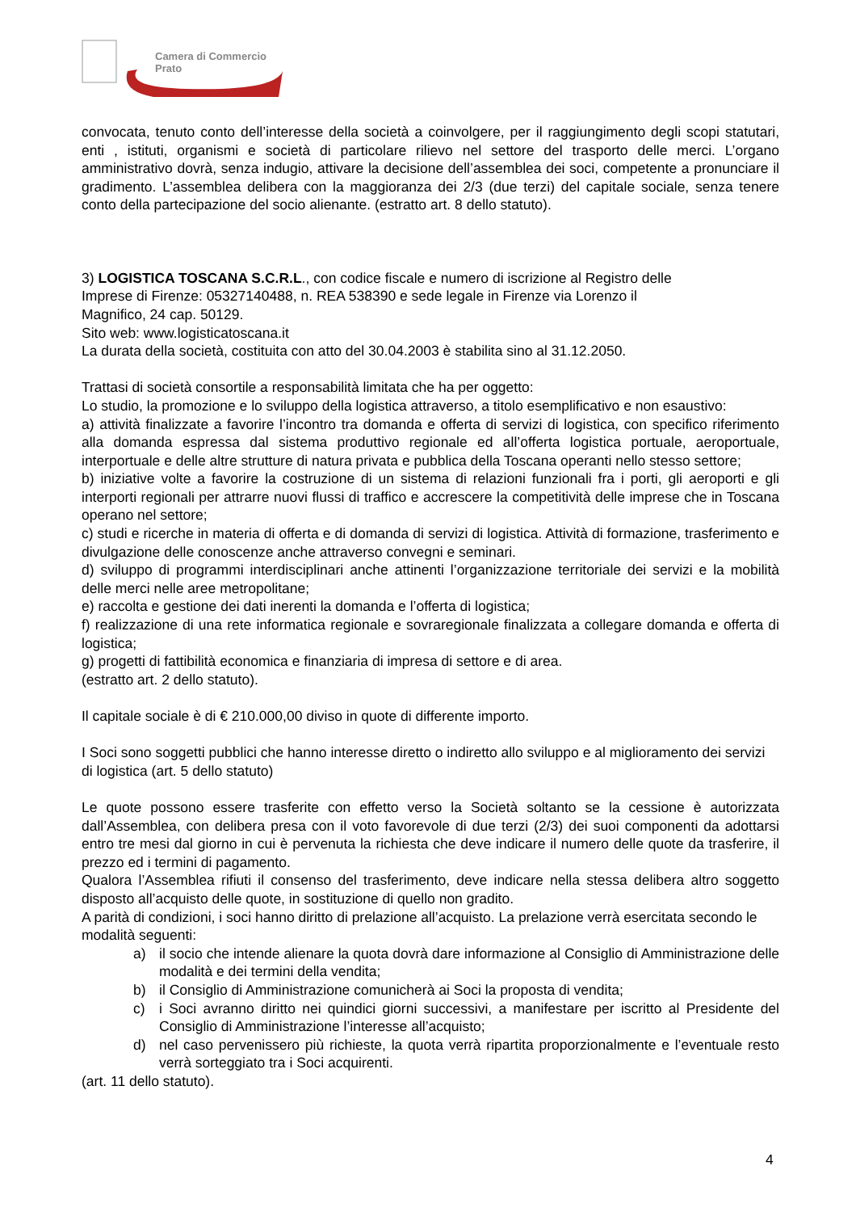Camera di Commercio
Prato
convocata, tenuto conto dell’interesse della società a coinvolgere, per il raggiungimento degli scopi statutari, enti , istituti, organismi e società di particolare rilievo nel settore del trasporto delle merci. L’organo amministrativo dovrà, senza indugio, attivare la decisione dell’assemblea dei soci, competente a pronunciare il gradimento. L’assemblea delibera con la maggioranza dei 2/3 (due terzi) del capitale sociale, senza tenere conto della partecipazione del socio alienante. (estratto art. 8 dello statuto).
3) LOGISTICA TOSCANA S.C.R.L., con codice fiscale e numero di iscrizione al Registro delle
Imprese di Firenze: 05327140488, n. REA 538390 e sede legale in Firenze via Lorenzo il
Magnifico, 24 cap. 50129.
Sito web: www.logisticatoscana.it
La durata della società, costituita con atto del 30.04.2003 è stabilita sino al 31.12.2050.
Trattasi di società consortile a responsabilità limitata che ha per oggetto:
Lo studio, la promozione e lo sviluppo della logistica attraverso, a titolo esemplificativo e non esaustivo:
a) attività finalizzate a favorire l’incontro tra domanda e offerta di servizi di logistica, con specifico riferimento alla domanda espressa dal sistema produttivo regionale ed all’offerta logistica portuale, aeroportuale, interportuale e delle altre strutture di natura privata e pubblica della Toscana operanti nello stesso settore;
b) iniziative volte a favorire la costruzione di un sistema di relazioni funzionali fra i porti, gli aeroporti e gli interporti regionali per attrarre nuovi flussi di traffico e accrescere la competitività delle imprese che in Toscana operano nel settore;
c) studi e ricerche in materia di offerta e di domanda di servizi di logistica. Attività di formazione, trasferimento e divulgazione delle conoscenze anche attraverso convegni e seminari.
d) sviluppo di programmi interdisciplinari anche attinenti l’organizzazione territoriale dei servizi e la mobilità delle merci nelle aree metropolitane;
e) raccolta e gestione dei dati inerenti la domanda e l’offerta di logistica;
f) realizzazione di una rete informatica regionale e sovraregionale finalizzata a collegare domanda e offerta di logistica;
g) progetti di fattibilità economica e finanziaria di impresa di settore e di area.
(estratto art. 2 dello statuto).
Il capitale sociale è di € 210.000,00 diviso in quote di differente importo.
I Soci sono soggetti pubblici che hanno interesse diretto o indiretto allo sviluppo e al miglioramento dei servizi di logistica (art. 5 dello statuto)
Le quote possono essere trasferite con effetto verso la Società soltanto se la cessione è autorizzata dall’Assemblea, con delibera presa con il voto favorevole di due terzi (2/3) dei suoi componenti da adottarsi entro tre mesi dal giorno in cui è pervenuta la richiesta che deve indicare il numero delle quote da trasferire, il prezzo ed i termini di pagamento.
Qualora l’Assemblea rifiuti il consenso del trasferimento, deve indicare nella stessa delibera altro soggetto disposto all’acquisto delle quote, in sostituzione di quello non gradito.
A parità di condizioni, i soci hanno diritto di prelazione all’acquisto. La prelazione verrà esercitata secondo le modalità seguenti:
a) il socio che intende alienare la quota dovrà dare informazione al Consiglio di Amministrazione delle modalità e dei termini della vendita;
b) il Consiglio di Amministrazione comunicherà ai Soci la proposta di vendita;
c) i Soci avranno diritto nei quindici giorni successivi, a manifestare per iscritto al Presidente del Consiglio di Amministrazione l’interesse all’acquisto;
d) nel caso pervenissero più richieste, la quota verrà ripartita proporzionalmente e l’eventuale resto verrà sorteggiato tra i Soci acquirenti.
(art. 11 dello statuto).
4